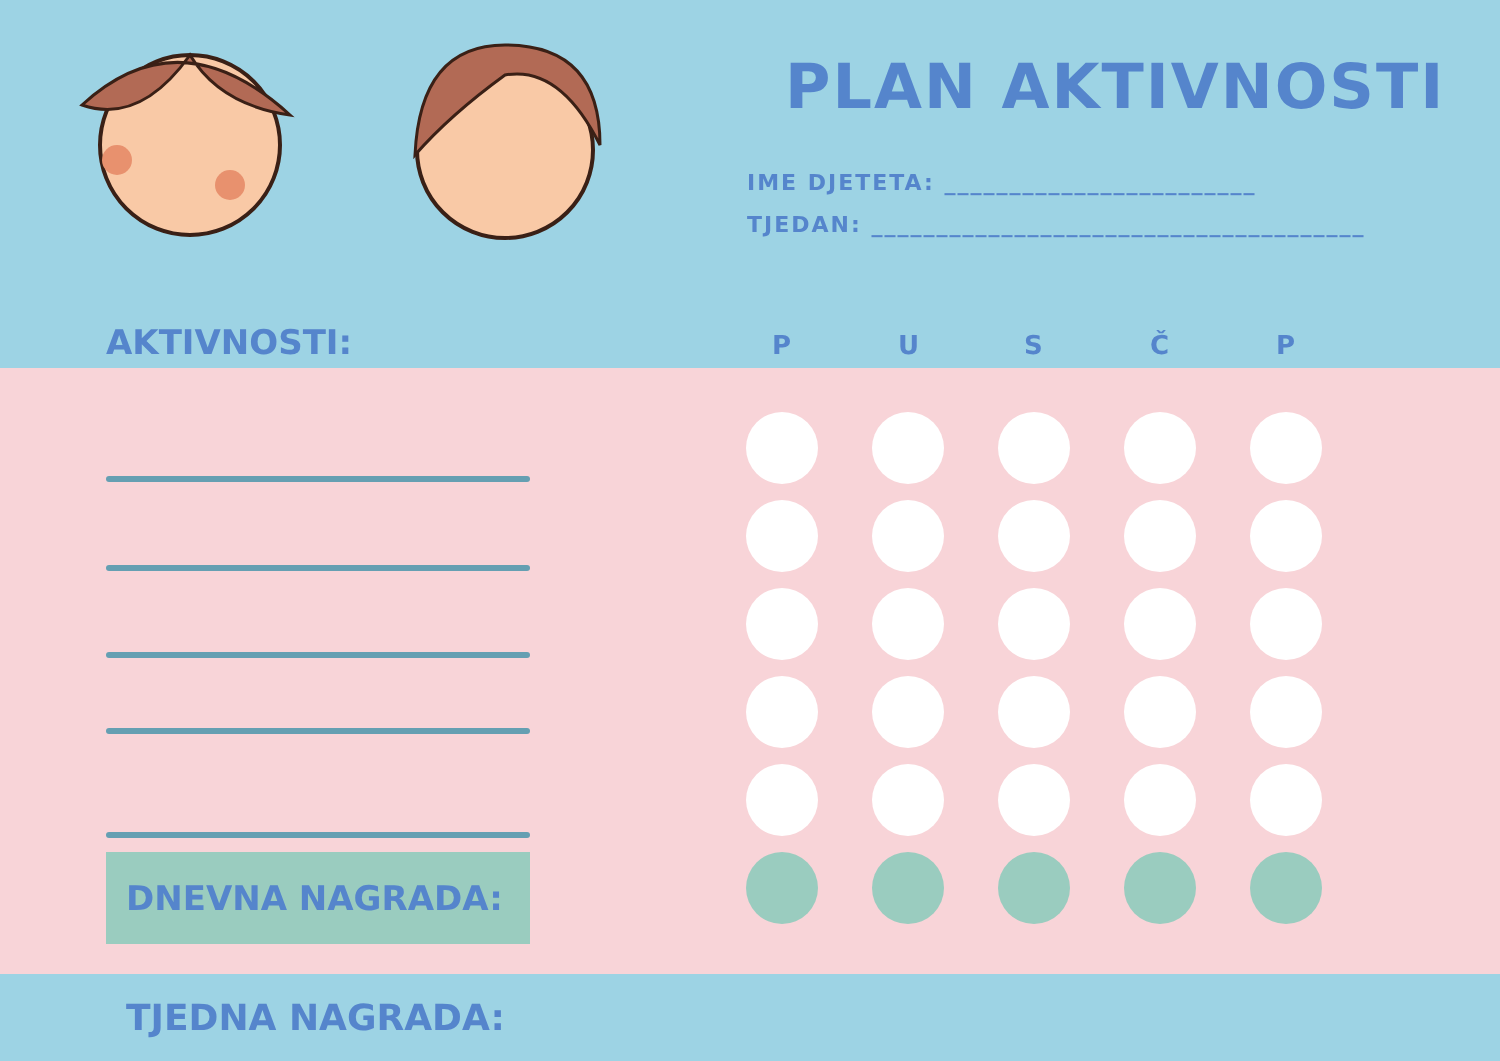PLAN AKTIVNOSTI
IME DJETETA: ________________________
TJEDAN: ______________________________________
AKTIVNOSTI: P U S Č P
DNEVNA NAGRADA:
TJEDNA NAGRADA: